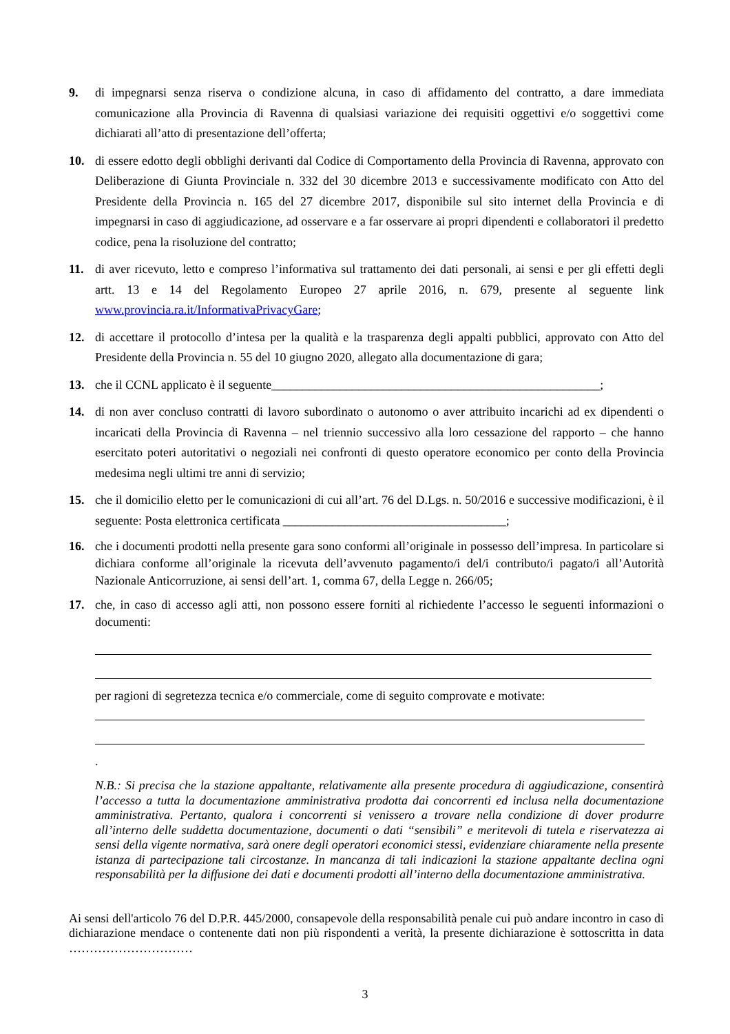9. di impegnarsi senza riserva o condizione alcuna, in caso di affidamento del contratto, a dare immediata comunicazione alla Provincia di Ravenna di qualsiasi variazione dei requisiti oggettivi e/o soggettivi come dichiarati all’atto di presentazione dell’offerta;
10. di essere edotto degli obblighi derivanti dal Codice di Comportamento della Provincia di Ravenna, approvato con Deliberazione di Giunta Provinciale n. 332 del 30 dicembre 2013 e successivamente modificato con Atto del Presidente della Provincia n. 165 del 27 dicembre 2017, disponibile sul sito internet della Provincia e di impegnarsi in caso di aggiudicazione, ad osservare e a far osservare ai propri dipendenti e collaboratori il predetto codice, pena la risoluzione del contratto;
11. di aver ricevuto, letto e compreso l’informativa sul trattamento dei dati personali, ai sensi e per gli effetti degli artt. 13 e 14 del Regolamento Europeo 27 aprile 2016, n. 679, presente al seguente link www.provincia.ra.it/InformativaPrivacyGare;
12. di accettare il protocollo d’intesa per la qualità e la trasparenza degli appalti pubblici, approvato con Atto del Presidente della Provincia n. 55 del 10 giugno 2020, allegato alla documentazione di gara;
13. che il CCNL applicato è il seguente_____________________________________________________;
14. di non aver concluso contratti di lavoro subordinato o autonomo o aver attribuito incarichi ad ex dipendenti o incaricati della Provincia di Ravenna – nel triennio successivo alla loro cessazione del rapporto – che hanno esercitato poteri autoritativi o negoziali nei confronti di questo operatore economico per conto della Provincia medesima negli ultimi tre anni di servizio;
15. che il domicilio eletto per le comunicazioni di cui all’art. 76 del D.Lgs. n. 50/2016 e successive modificazioni, è il seguente: Posta elettronica certificata ____________________________________;
16. che i documenti prodotti nella presente gara sono conformi all’originale in possesso dell’impresa. In particolare si dichiara conforme all’originale la ricevuta dell’avvenuto pagamento/i del/i contributo/i pagato/i all’Autorità Nazionale Anticorruzione, ai sensi dell’art. 1, comma 67, della Legge n. 266/05;
17. che, in caso di accesso agli atti, non possono essere forniti al richiedente l’accesso le seguenti informazioni o documenti:
per ragioni di segretezza tecnica e/o commerciale, come di seguito comprovate e motivate:
.
N.B.: Si precisa che la stazione appaltante, relativamente alla presente procedura di aggiudicazione, consentirà l’accesso a tutta la documentazione amministrativa prodotta dai concorrenti ed inclusa nella documentazione amministrativa. Pertanto, qualora i concorrenti si venissero a trovare nella condizione di dover produrre all’interno delle suddetta documentazione, documenti o dati “sensibili” e meritevoli di tutela e riservatezza ai sensi della vigente normativa, sarà onere degli operatori economici stessi, evidenziare chiaramente nella presente istanza di partecipazione tali circostanze. In mancanza di tali indicazioni la stazione appaltante declina ogni responsabilità per la diffusione dei dati e documenti prodotti all’interno della documentazione amministrativa.
Ai sensi dell'articolo 76 del D.P.R. 445/2000, consapevole della responsabilità penale cui può andare incontro in caso di dichiarazione mendace o contenente dati non più rispondenti a verità, la presente dichiarazione è sottoscritta in data …………………………
3